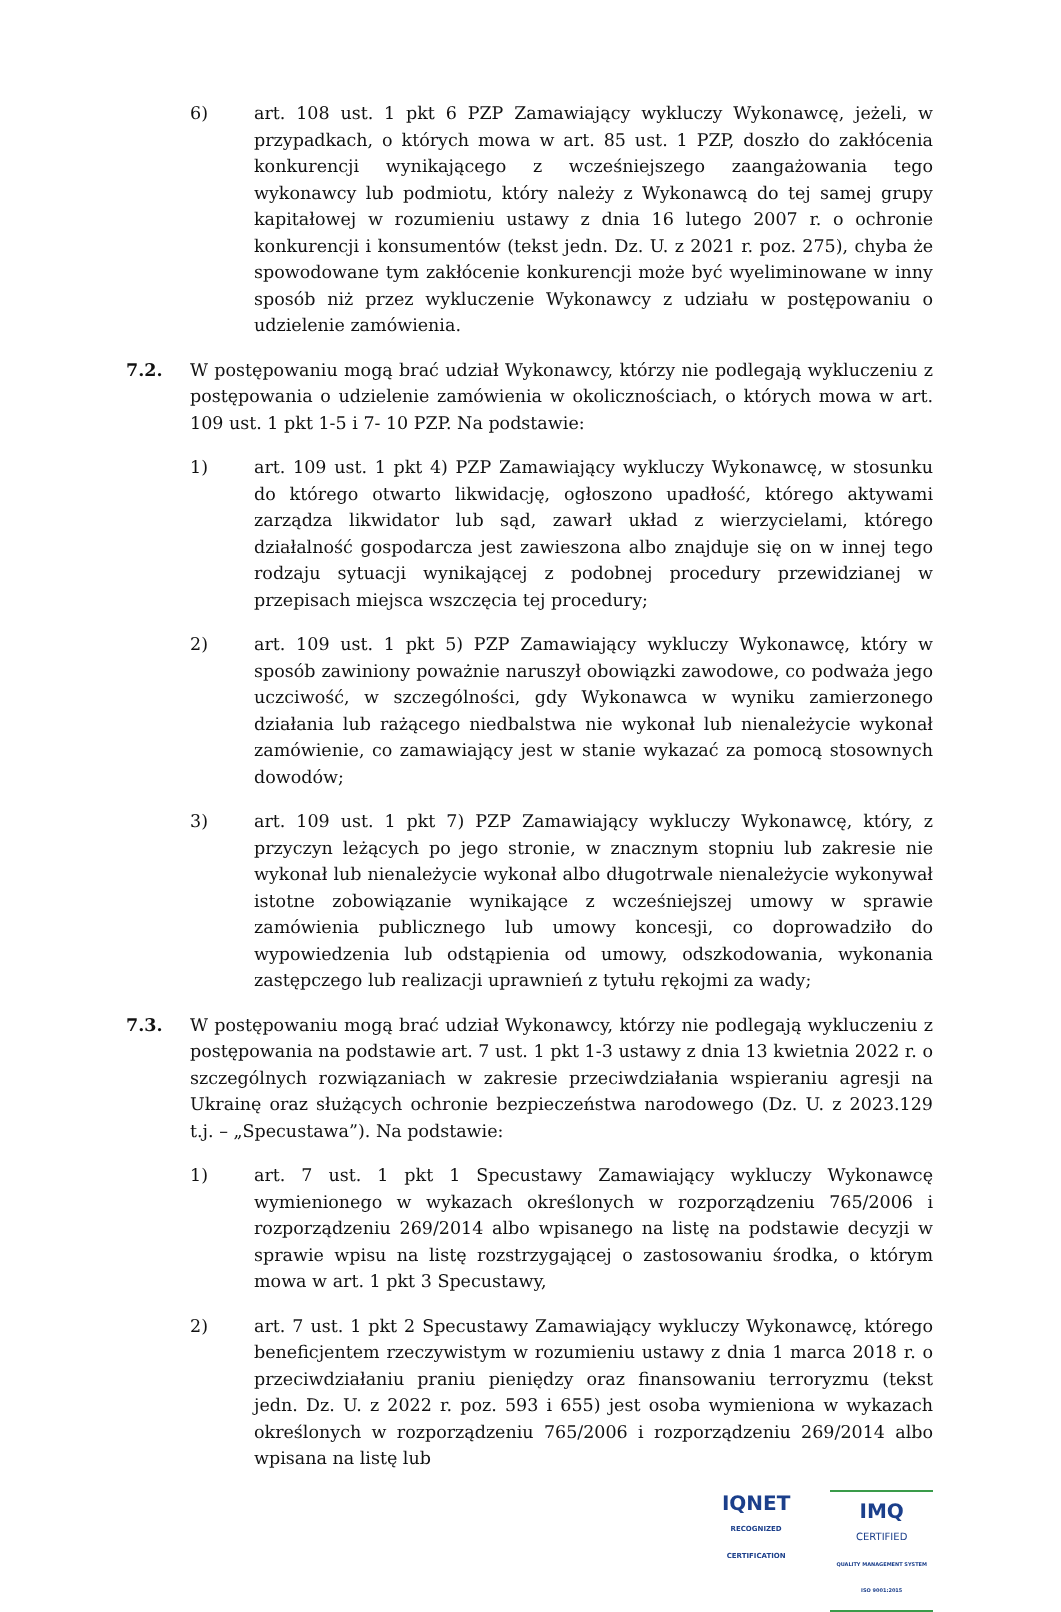6) art. 108 ust. 1 pkt 6 PZP Zamawiający wykluczy Wykonawcę, jeżeli, w przypadkach, o których mowa w art. 85 ust. 1 PZP, doszło do zakłócenia konkurencji wynikającego z wcześniejszego zaangażowania tego wykonawcy lub podmiotu, który należy z Wykonawcą do tej samej grupy kapitałowej w rozumieniu ustawy z dnia 16 lutego 2007 r. o ochronie konkurencji i konsumentów (tekst jedn. Dz. U. z 2021 r. poz. 275), chyba że spowodowane tym zakłócenie konkurencji może być wyeliminowane w inny sposób niż przez wykluczenie Wykonawcy z udziału w postępowaniu o udzielenie zamówienia.
7.2. W postępowaniu mogą brać udział Wykonawcy, którzy nie podlegają wykluczeniu z postępowania o udzielenie zamówienia w okolicznościach, o których mowa w art. 109 ust. 1 pkt 1-5 i 7- 10 PZP. Na podstawie:
1) art. 109 ust. 1 pkt 4) PZP Zamawiający wykluczy Wykonawcę, w stosunku do którego otwarto likwidację, ogłoszono upadłość, którego aktywami zarządza likwidator lub sąd, zawarł układ z wierzycielami, którego działalność gospodarcza jest zawieszona albo znajduje się on w innej tego rodzaju sytuacji wynikającej z podobnej procedury przewidzianej w przepisach miejsca wszczęcia tej procedury;
2) art. 109 ust. 1 pkt 5) PZP Zamawiający wykluczy Wykonawcę, który w sposób zawiniony poważnie naruszył obowiązki zawodowe, co podważa jego uczciwość, w szczególności, gdy Wykonawca w wyniku zamierzonego działania lub rażącego niedbalstwa nie wykonał lub nienależycie wykonał zamówienie, co zamawiający jest w stanie wykazać za pomocą stosownych dowodów;
3) art. 109 ust. 1 pkt 7) PZP Zamawiający wykluczy Wykonawcę, który, z przyczyn leżących po jego stronie, w znacznym stopniu lub zakresie nie wykonał lub nienależycie wykonał albo długotrwale nienależycie wykonywał istotne zobowiązanie wynikające z wcześniejszej umowy w sprawie zamówienia publicznego lub umowy koncesji, co doprowadziło do wypowiedzenia lub odstąpienia od umowy, odszkodowania, wykonania zastępczego lub realizacji uprawnień z tytułu rękojmi za wady;
7.3. W postępowaniu mogą brać udział Wykonawcy, którzy nie podlegają wykluczeniu z postępowania na podstawie art. 7 ust. 1 pkt 1-3 ustawy z dnia 13 kwietnia 2022 r. o szczególnych rozwiązaniach w zakresie przeciwdziałania wspieraniu agresji na Ukrainę oraz służących ochronie bezpieczeństwa narodowego (Dz. U. z 2023.129 t.j. – „Specustawa”). Na podstawie:
1) art. 7 ust. 1 pkt 1 Specustawy Zamawiający wykluczy Wykonawcę wymienionego w wykazach określonych w rozporządzeniu 765/2006 i rozporządzeniu 269/2014 albo wpisanego na listę na podstawie decyzji w sprawie wpisu na listę rozstrzygającej o zastosowaniu środka, o którym mowa w art. 1 pkt 3 Specustawy,
2) art. 7 ust. 1 pkt 2 Specustawy Zamawiający wykluczy Wykonawcę, którego beneficjentem rzeczywistym w rozumieniu ustawy z dnia 1 marca 2018 r. o przeciwdziałaniu praniu pieniędzy oraz finansowaniu terroryzmu (tekst jedn. Dz. U. z 2022 r. poz. 593 i 655) jest osoba wymieniona w wykazach określonych w rozporządzeniu 765/2006 i rozporządzeniu 269/2014 albo wpisana na listę lub
IQNET
RECOGNIZED
CERTIFICATION
IMQ
CERTIFIED
QUALITY MANAGEMENT SYSTEM
ISO 9001:2015